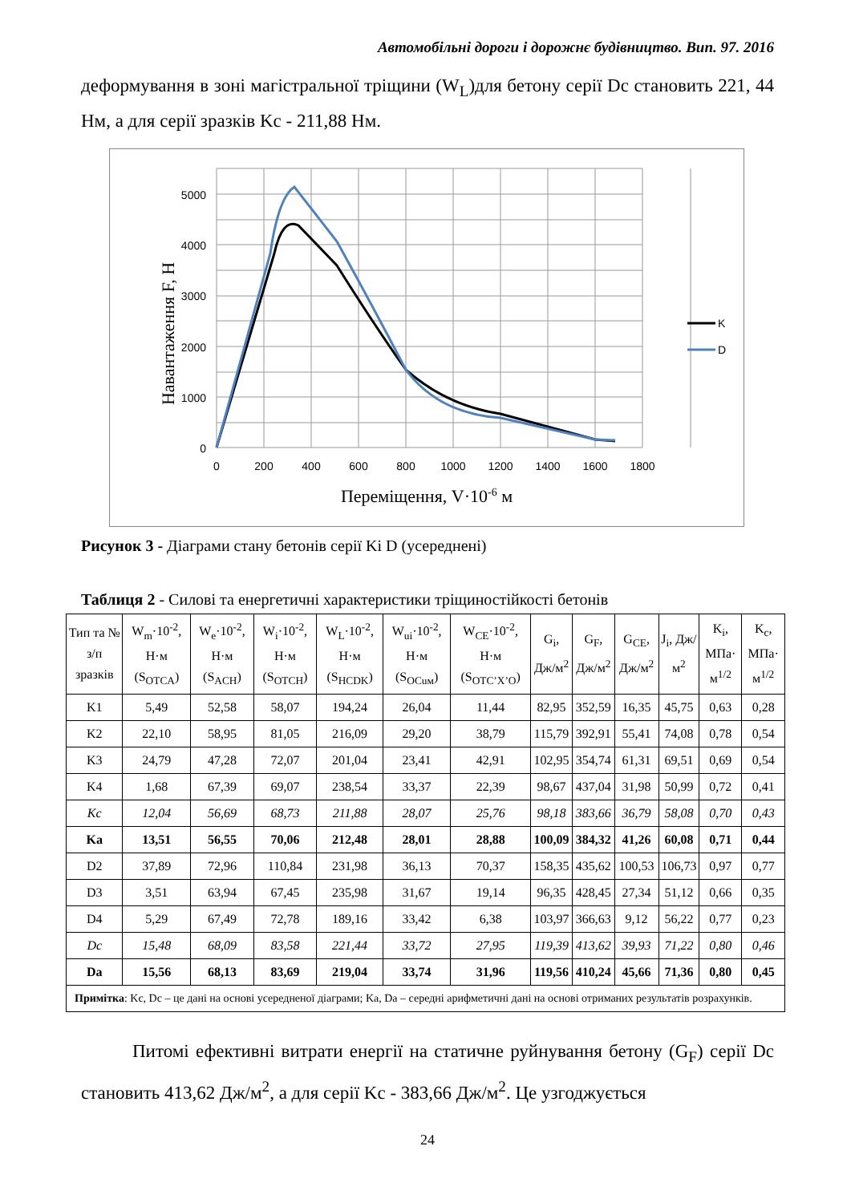Автомобільні дороги і дорожнє будівництво. Вип. 97. 2016
деформування в зоні магістральної тріщини (W<sub>L</sub>)для бетону серії Dc становить 221, 44 Нм, а для серії зразків Kc - 211,88 Нм.
5000
4000
3000
2000
1000
0
0
200
400
600
800
1000
1200
1400
1600
1800
K
D
Навантаження F, Н
Переміщення, V·10-6 м
Рисунок 3 - Діаграми стану бетонів серії Ki D (усереднені)
Таблиця 2 - Силові та енергетичні характеристики тріщиностійкості бетонів
| Тип та № з/п зразків | W<sub>m</sub>·10<sup>-2</sup>, Н·м (S<sub>OTCA</sub>) | W<sub>e</sub>·10<sup>-2</sup>, Н·м (S<sub>ACH</sub>) | W<sub>i</sub>·10<sup>-2</sup>, Н·м (S<sub>OTCH</sub>) | W<sub>L</sub>·10<sup>-2</sup>, Н·м (S<sub>HCDK</sub>) | W<sub>ui</sub>·10<sup>-2</sup>, Н·м (S<sub>OCuм</sub>) | W<sub>CE</sub>·10<sup>-2</sup>, Н·м (S<sub>OTC’X’O</sub>) | G<sub>i</sub>, Дж/м<sup>2</sup> | G<sub>F</sub>, Дж/м<sup>2</sup> | G<sub>CE</sub>, Дж/м<sup>2</sup> | J<sub>i</sub>, Дж/м<sup>2</sup> | K<sub>i</sub>, МПа· м<sup>1/2</sup> | K<sub>c</sub>, МПа· м<sup>1/2</sup> |
| --- | --- | --- | --- | --- | --- | --- | --- | --- | --- | --- | --- | --- |
| K1 | 5,49 | 52,58 | 58,07 | 194,24 | 26,04 | 11,44 | 82,95 | 352,59 | 16,35 | 45,75 | 0,63 | 0,28 |
| K2 | 22,10 | 58,95 | 81,05 | 216,09 | 29,20 | 38,79 | 115,79 | 392,91 | 55,41 | 74,08 | 0,78 | 0,54 |
| K3 | 24,79 | 47,28 | 72,07 | 201,04 | 23,41 | 42,91 | 102,95 | 354,74 | 61,31 | 69,51 | 0,69 | 0,54 |
| K4 | 1,68 | 67,39 | 69,07 | 238,54 | 33,37 | 22,39 | 98,67 | 437,04 | 31,98 | 50,99 | 0,72 | 0,41 |
| Kc | 12,04 | 56,69 | 68,73 | 211,88 | 28,07 | 25,76 | 98,18 | 383,66 | 36,79 | 58,08 | 0,70 | 0,43 |
| Ka | 13,51 | 56,55 | 70,06 | 212,48 | 28,01 | 28,88 | 100,09 | 384,32 | 41,26 | 60,08 | 0,71 | 0,44 |
| D2 | 37,89 | 72,96 | 110,84 | 231,98 | 36,13 | 70,37 | 158,35 | 435,62 | 100,53 | 106,73 | 0,97 | 0,77 |
| D3 | 3,51 | 63,94 | 67,45 | 235,98 | 31,67 | 19,14 | 96,35 | 428,45 | 27,34 | 51,12 | 0,66 | 0,35 |
| D4 | 5,29 | 67,49 | 72,78 | 189,16 | 33,42 | 6,38 | 103,97 | 366,63 | 9,12 | 56,22 | 0,77 | 0,23 |
| Dc | 15,48 | 68,09 | 83,58 | 221,44 | 33,72 | 27,95 | 119,39 | 413,62 | 39,93 | 71,22 | 0,80 | 0,46 |
| Da | 15,56 | 68,13 | 83,69 | 219,04 | 33,74 | 31,96 | 119,56 | 410,24 | 45,66 | 71,36 | 0,80 | 0,45 |
| Примітка : Kc, Dc – це дані на основі усередненої діаграми; Ka, Da – середні арифметичні дані на основі отриманих результатів розрахунків. | | | | | | | | | | | | |
Питомі ефективні витрати енергії на статичне руйнування бетону (G<sub>F</sub>) серії Dc становить 413,62 Дж/м<sup>2</sup>, а для серії Kc - 383,66 Дж/м<sup>2</sup>. Це узгоджується
24